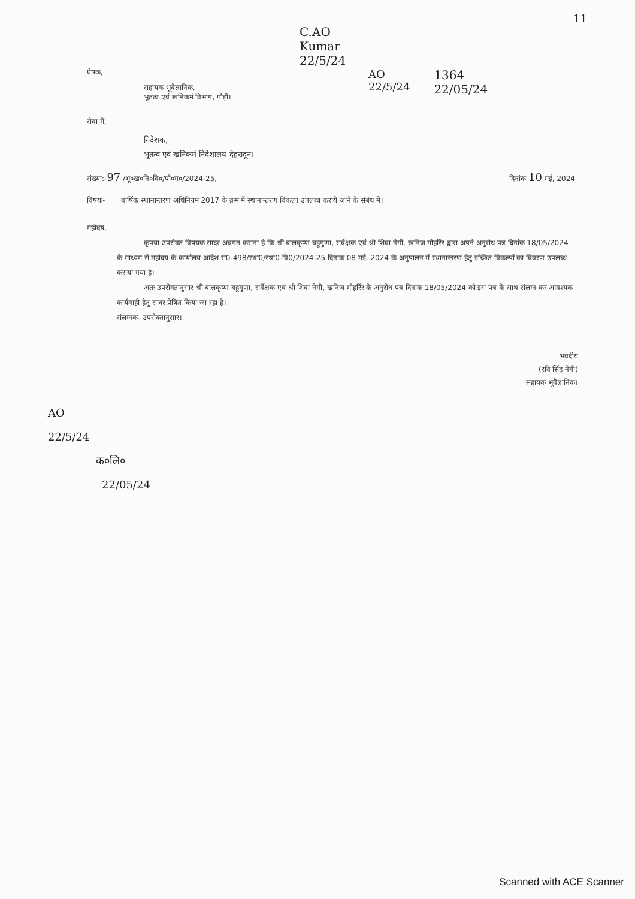11
C.AO
Kumar
22/5/24
प्रेषक,
सहायक भूवैज्ञानिक,
भूतत्व एवं खनिकर्म विभाग, पौड़ी।
सेवा में,
निदेशक,
भूतत्व एवं खनिकर्म निदेशालय देहरादून।
AO
22/5/24
1364
22/05/24
संख्या:-97 /भू०ख०नि०वि०/पौ०ग०/2024-25, दिनांक 10 मई, 2024
विषयः- वार्षिक स्थानान्तरण अधिनियम 2017 के क्रम में स्थानान्तरण विकल्प उपलब्ध कराये जाने के संबंध में।
महोदय,
कृपया उपरोक्त विषयक सादर अवगत कराना है कि श्री बालकृष्ण बहुगुणा, सर्वेक्षक एवं श्री शिवा नेगी, खनिज मोहर्रिर द्वारा अपने अनुरोध पत्र दिनांक 18/05/2024 के माध्यम से महोदय के कार्यालय आदेश सं0-498/स्था0/स्था0-वि0/2024-25 दिनांक 08 मई, 2024 के अनुपालन में स्थानान्तरण हेतु इच्छित विकल्पों का विवरण उपलब्ध कराया गया है।
अतः उपरोक्तानुसार श्री बालकृष्ण बहुगुणा, सर्वेक्षक एवं श्री शिवा नेगी, खनिज मोहर्रिर के अनुरोध पत्र दिनांक 18/05/2024 को इस पत्र के साथ संलग्न कर आवश्यक कार्यवाही हेतु सादर प्रेषित किया जा रहा है।
संलग्नक- उपरोक्तानुसार।
भवदीय
(रवि सिंह नेगी)
सहायक भूवैज्ञानिक।
AO
22/5/24
क०लि०
22/05/24
Scanned with ACE Scanner